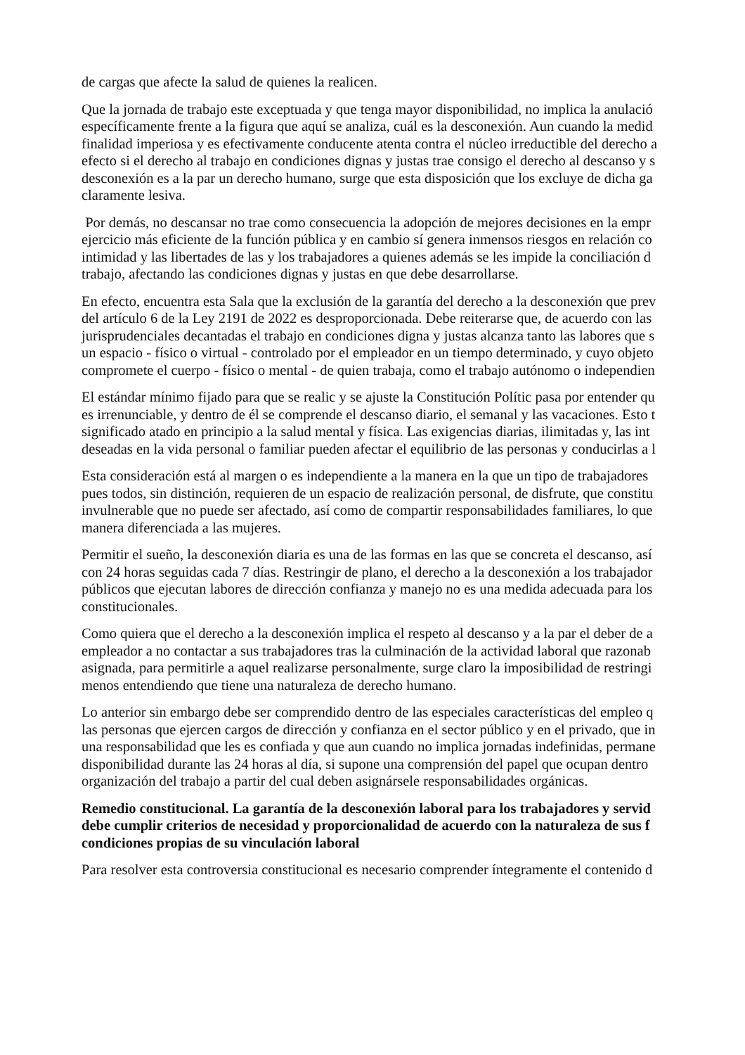de cargas que afecte la salud de quienes la realicen.
Que la jornada de trabajo este exceptuada y que tenga mayor disponibilidad, no implica la anulació
específicamente frente a la figura que aquí se analiza, cuál es la desconexión. Aun cuando la medid
finalidad imperiosa y es efectivamente conducente atenta contra el núcleo irreductible del derecho a
efecto si el derecho al trabajo en condiciones dignas y justas trae consigo el derecho al descanso y s
desconexión es a la par un derecho humano, surge que esta disposición que los excluye de dicha ga
claramente lesiva.
Por demás, no descansar no trae como consecuencia la adopción de mejores decisiones en la empr
ejercicio más eficiente de la función pública y en cambio sí genera inmensos riesgos en relación co
intimidad y las libertades de las y los trabajadores a quienes además se les impide la conciliación d
trabajo, afectando las condiciones dignas y justas en que debe desarrollarse.
En efecto, encuentra esta Sala que la exclusión de la garantía del derecho a la desconexión que prev
del artículo 6 de la Ley 2191 de 2022 es desproporcionada. Debe reiterarse que, de acuerdo con las
jurisprudenciales decantadas el trabajo en condiciones digna y justas alcanza tanto las labores que s
un espacio - físico o virtual - controlado por el empleador en un tiempo determinado, y cuyo objeto
compromete el cuerpo - físico o mental - de quien trabaja, como el trabajo autónomo o independien
El estándar mínimo fijado para que se realic y se ajuste la Constitución Polític pasa por entender qu
es irrenunciable, y dentro de él se comprende el descanso diario, el semanal y las vacaciones. Esto t
significado atado en principio a la salud mental y física. Las exigencias diarias, ilimitadas y, las int
deseadas en la vida personal o familiar pueden afectar el equilibrio de las personas y conducirlas a l
Esta consideración está al margen o es independiente a la manera en la que un tipo de trabajadores
pues todos, sin distinción, requieren de un espacio de realización personal, de disfrute, que constitu
invulnerable que no puede ser afectado, así como de compartir responsabilidades familiares, lo que
manera diferenciada a las mujeres.
Permitir el sueño, la desconexión diaria es una de las formas en las que se concreta el descanso, así
con 24 horas seguidas cada 7 días. Restringir de plano, el derecho a la desconexión a los trabajador
públicos que ejecutan labores de dirección confianza y manejo no es una medida adecuada para los
constitucionales.
Como quiera que el derecho a la desconexión implica el respeto al descanso y a la par el deber de a
empleador a no contactar a sus trabajadores tras la culminación de la actividad laboral que razonab
asignada, para permitirle a aquel realizarse personalmente, surge claro la imposibilidad de restringi
menos entendiendo que tiene una naturaleza de derecho humano.
Lo anterior sin embargo debe ser comprendido dentro de las especiales características del empleo q
las personas que ejercen cargos de dirección y confianza en el sector público y en el privado, que in
una responsabilidad que les es confiada y que aun cuando no implica jornadas indefinidas, permane
disponibilidad durante las 24 horas al día, si supone una comprensión del papel que ocupan dentro
organización del trabajo a partir del cual deben asignársele responsabilidades orgánicas.
Remedio constitucional. La garantía de la desconexión laboral para los trabajadores y servid
debe cumplir criterios de necesidad y proporcionalidad de acuerdo con la naturaleza de sus f
condiciones propias de su vinculación laboral
Para resolver esta controversia constitucional es necesario comprender íntegramente el contenido d